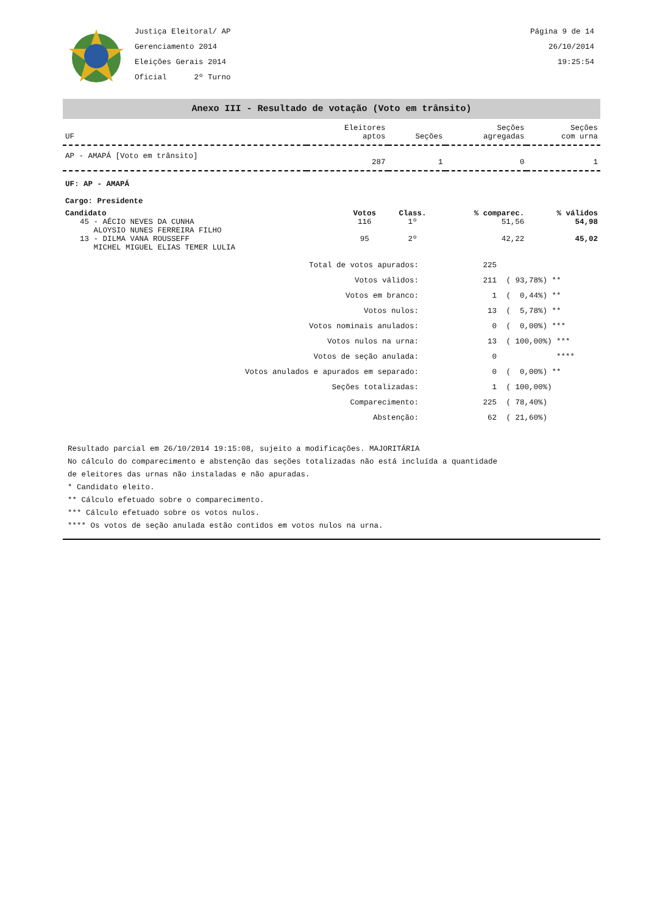Justiça Eleitoral/ AP
Gerenciamento 2014
Eleições Gerais 2014
Oficial 2º Turno
Página 9 de 14
26/10/2014
19:25:54
Anexo III - Resultado de votação (Voto em trânsito)
| UF | Eleitores aptos | Seções | Seções agregadas | Seções com urna |
| --- | --- | --- | --- | --- |
| AP - AMAPÁ [Voto em trânsito] | 287 | 1 | 0 | 1 |
UF: AP - AMAPÁ
Cargo: Presidente
| Candidato | Votos | Class. | % comparec. | % válidos |
| --- | --- | --- | --- | --- |
| 45 - AÉCIO NEVES DA CUNHA ALOYSIO NUNES FERREIRA FILHO | 116 | 1º | 51,56 | 54,98 |
| 13 - DILMA VANA ROUSSEFF MICHEL MIGUEL ELIAS TEMER LULIA | 95 | 2º | 42,22 | 45,02 |
| Total de votos apurados: | 225 | |
| Votos válidos: | 211 | ( 93,78%) ** |
| Votos em branco: | 1 | ( 0,44%) ** |
| Votos nulos: | 13 | ( 5,78%) ** |
| Votos nominais anulados: | 0 | ( 0,00%) *** |
| Votos nulos na urna: | 13 | ( 100,00%) *** |
| Votos de seção anulada: | 0 | **** |
| Votos anulados e apurados em separado: | 0 | ( 0,00%) ** |
| Seções totalizadas: | 1 | ( 100,00%) |
| Comparecimento: | 225 | ( 78,40%) |
| Abstenção: | 62 | ( 21,60%) |
Resultado parcial em 26/10/2014 19:15:08, sujeito a modificações. MAJORITÁRIA
No cálculo do comparecimento e abstenção das seções totalizadas não está incluída a quantidade
de eleitores das urnas não instaladas e não apuradas.
* Candidato eleito.
** Cálculo efetuado sobre o comparecimento.
*** Cálculo efetuado sobre os votos nulos.
**** Os votos de seção anulada estão contidos em votos nulos na urna.